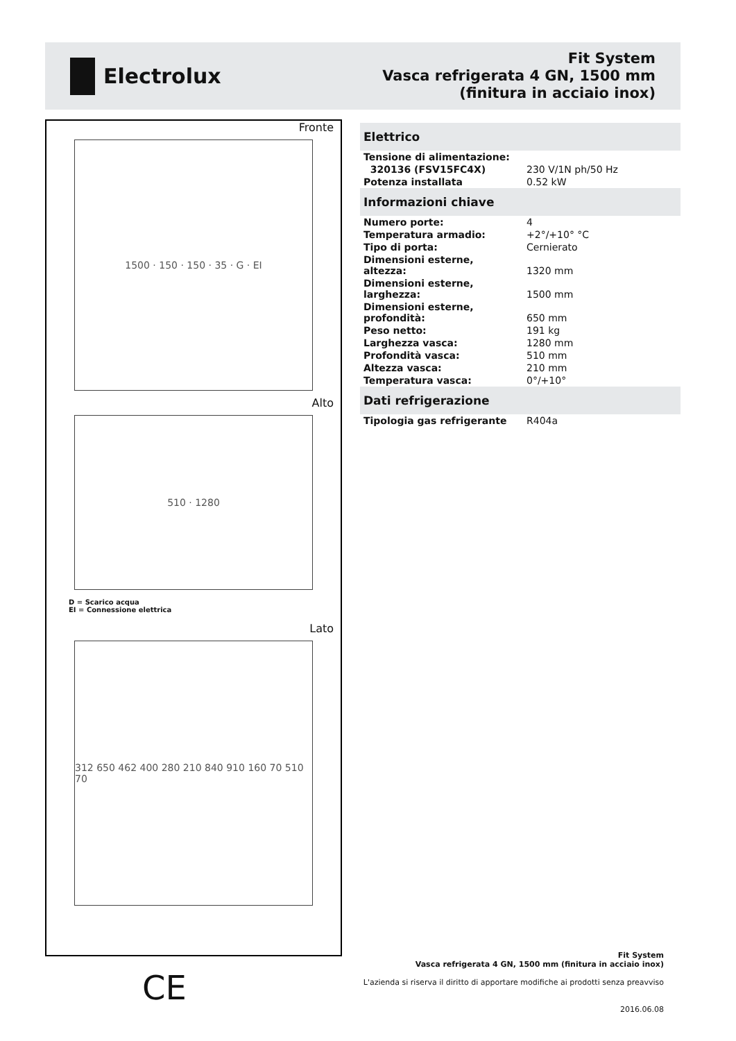Electrolux
Fit System
Vasca refrigerata 4 GN, 1500 mm
(finitura in acciaio inox)
Fronte
1500 · 150 · 150 · 35 · G · EI
Alto
510 · 1280
D = Scarico acqua
EI = Connessione elettrica
Lato
312 650 462 400 280 210 840 910 160 70 510 70
Elettrico
| Tensione di alimentazione: | |
| 320136 (FSV15FC4X) | 230 V/1N ph/50 Hz |
| Potenza installata | 0.52 kW |
Informazioni chiave
| Numero porte: | 4 |
| Temperatura armadio: | +2°/+10° °C |
| Tipo di porta: | Cernierato |
| Dimensioni esterne, altezza: | 1320 mm |
| Dimensioni esterne, larghezza: | 1500 mm |
| Dimensioni esterne, profondità: | 650 mm |
| Peso netto: | 191 kg |
| Larghezza vasca: | 1280 mm |
| Profondità vasca: | 510 mm |
| Altezza vasca: | 210 mm |
| Temperatura vasca: | 0°/+10° |
Dati refrigerazione
| Tipologia gas refrigerante | R404a |
CE
Fit System
Vasca refrigerata 4 GN, 1500 mm (finitura in acciaio inox)
L'azienda si riserva il diritto di apportare modifiche ai prodotti senza preavviso
2016.06.08